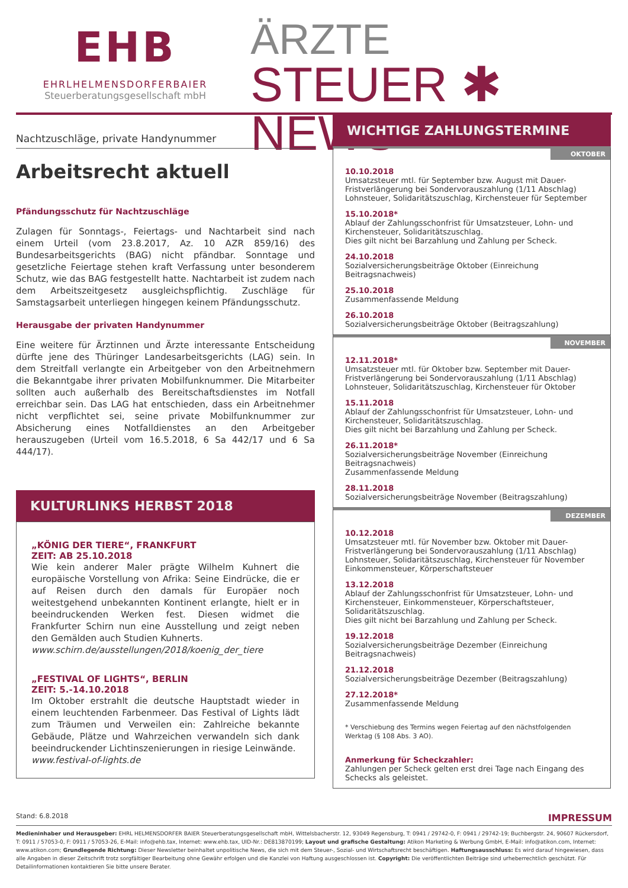EHB
EHRLHELMENSDORFERBAIER
Steuerberatungsgesellschaft mbH
ÄRZTE
STEUER ✱ NEWS
Nachtzuschläge, private Handynummer
Arbeitsrecht aktuell
Pfändungsschutz für Nachtzuschläge
Zulagen für Sonntags-, Feiertags- und Nachtarbeit sind nach einem Urteil (vom 23.8.2017, Az. 10 AZR 859/16) des Bundesarbeitsgerichts (BAG) nicht pfändbar. Sonntage und gesetzliche Feiertage stehen kraft Verfassung unter besonderem Schutz, wie das BAG festgestellt hatte. Nachtarbeit ist zudem nach dem Arbeitszeitgesetz ausgleichspflichtig. Zuschläge für Samstagsarbeit unterliegen hingegen keinem Pfändungsschutz.
Herausgabe der privaten Handynummer
Eine weitere für Ärztinnen und Ärzte interessante Entscheidung dürfte jene des Thüringer Landesarbeitsgerichts (LAG) sein. In dem Streitfall verlangte ein Arbeitgeber von den Arbeitnehmern die Bekanntgabe ihrer privaten Mobilfunknummer. Die Mitarbeiter sollten auch außerhalb des Bereitschaftsdienstes im Notfall erreichbar sein. Das LAG hat entschieden, dass ein Arbeitnehmer nicht verpflichtet sei, seine private Mobilfunknummer zur Absicherung eines Notfalldienstes an den Arbeitgeber herauszugeben (Urteil vom 16.5.2018, 6 Sa 442/17 und 6 Sa 444/17).
KULTURLINKS HERBST 2018
„KÖNIG DER TIERE“, FRANKFURT
ZEIT: AB 25.10.2018
Wie kein anderer Maler prägte Wilhelm Kuhnert die europäische Vorstellung von Afrika: Seine Eindrücke, die er auf Reisen durch den damals für Europäer noch weitestgehend unbekannten Kontinent erlangte, hielt er in beeindruckenden Werken fest. Diesen widmet die Frankfurter Schirn nun eine Ausstellung und zeigt neben den Gemälden auch Studien Kuhnerts.
www.schirn.de/ausstellungen/2018/koenig_der_tiere
„FESTIVAL OF LIGHTS“, BERLIN
ZEIT: 5.-14.10.2018
Im Oktober erstrahlt die deutsche Hauptstadt wieder in einem leuchtenden Farbenmeer. Das Festival of Lights lädt zum Träumen und Verweilen ein: Zahlreiche bekannte Gebäude, Plätze und Wahrzeichen verwandeln sich dank beeindruckender Lichtinszenierungen in riesige Leinwände.
www.festival-of-lights.de
WICHTIGE ZAHLUNGSTERMINE
OKTOBER
10.10.2018
Umsatzsteuer mtl. für September bzw. August mit Dauer-Fristverlängerung bei Sondervorauszahlung (1/11 Abschlag) Lohnsteuer, Solidaritätszuschlag, Kirchensteuer für September
15.10.2018*
Ablauf der Zahlungsschonfrist für Umsatzsteuer, Lohn- und Kirchensteuer, Solidaritätszuschlag.
Dies gilt nicht bei Barzahlung und Zahlung per Scheck.
24.10.2018
Sozialversicherungsbeiträge Oktober (Einreichung Beitragsnachweis)
25.10.2018
Zusammenfassende Meldung
26.10.2018
Sozialversicherungsbeiträge Oktober (Beitragszahlung)
NOVEMBER
12.11.2018*
Umsatzsteuer mtl. für Oktober bzw. September mit Dauer-Fristverlängerung bei Sondervorauszahlung (1/11 Abschlag) Lohnsteuer, Solidaritätszuschlag, Kirchensteuer für Oktober
15.11.2018
Ablauf der Zahlungsschonfrist für Umsatzsteuer, Lohn- und Kirchensteuer, Solidaritätszuschlag.
Dies gilt nicht bei Barzahlung und Zahlung per Scheck.
26.11.2018*
Sozialversicherungsbeiträge November (Einreichung Beitragsnachweis)
Zusammenfassende Meldung
28.11.2018
Sozialversicherungsbeiträge November (Beitragszahlung)
DEZEMBER
10.12.2018
Umsatzsteuer mtl. für November bzw. Oktober mit Dauer-Fristverlängerung bei Sondervorauszahlung (1/11 Abschlag) Lohnsteuer, Solidaritätszuschlag, Kirchensteuer für November Einkommensteuer, Körperschaftsteuer
13.12.2018
Ablauf der Zahlungsschonfrist für Umsatzsteuer, Lohn- und Kirchensteuer, Einkommensteuer, Körperschaftsteuer, Solidaritätszuschlag.
Dies gilt nicht bei Barzahlung und Zahlung per Scheck.
19.12.2018
Sozialversicherungsbeiträge Dezember (Einreichung Beitragsnachweis)
21.12.2018
Sozialversicherungsbeiträge Dezember (Beitragszahlung)
27.12.2018*
Zusammenfassende Meldung
* Verschiebung des Termins wegen Feiertag auf den nächstfolgenden Werktag (§ 108 Abs. 3 AO).
Anmerkung für Scheckzahler:
Zahlungen per Scheck gelten erst drei Tage nach Eingang des Schecks als geleistet.
Stand: 6.8.2018 IMPRESSUM
Medieninhaber und Herausgeber: EHRL HELMENSDORFER BAIER Steuerberatungsgesellschaft mbH, Wittelsbacherstr. 12, 93049 Regensburg, T: 0941 / 29742-0, F: 0941 / 29742-19; Buchbergstr. 24, 90607 Rückersdorf, T: 0911 / 57053-0, F: 0911 / 57053-26, E-Mail: info@ehb.tax, Internet: www.ehb.tax, UID-Nr.: DE813870199; Layout und grafische Gestaltung: Atikon Marketing & Werbung GmbH, E-Mail: info@atikon.com, Internet: www.atikon.com; Grundlegende Richtung: Dieser Newsletter beinhaltet unpolitische News, die sich mit dem Steuer-, Sozial- und Wirtschaftsrecht beschäftigen. Haftungsausschluss: Es wird darauf hingewiesen, dass alle Angaben in dieser Zeitschrift trotz sorgfältiger Bearbeitung ohne Gewähr erfolgen und die Kanzlei von Haftung ausgeschlossen ist. Copyright: Die veröffentlichten Beiträge sind urheberrechtlich geschützt. Für Detailinformationen kontaktieren Sie bitte unsere Berater.